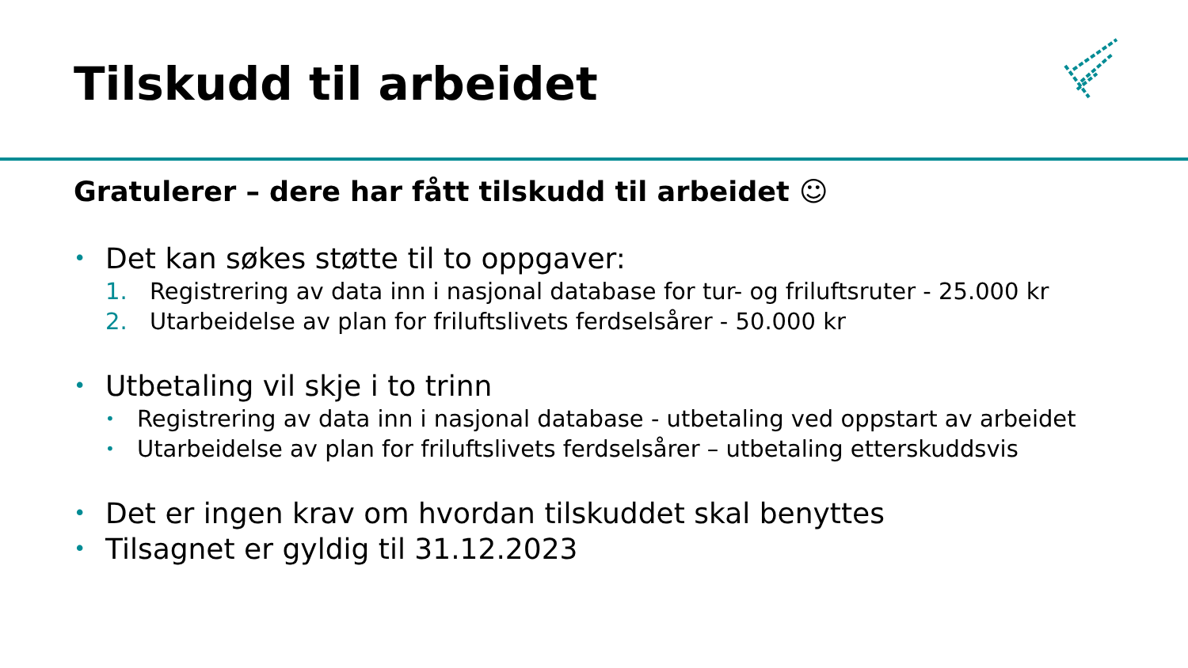Tilskudd til arbeidet
Gratulerer – dere har fått tilskudd til arbeidet ☺
• Det kan søkes støtte til to oppgaver:
1. Registrering av data inn i nasjonal database for tur- og friluftsruter - 25.000 kr
2. Utarbeidelse av plan for friluftslivets ferdselsårer - 50.000 kr
• Utbetaling vil skje i to trinn
• Registrering av data inn i nasjonal database - utbetaling ved oppstart av arbeidet
• Utarbeidelse av plan for friluftslivets ferdselsårer – utbetaling etterskuddsvis
• Det er ingen krav om hvordan tilskuddet skal benyttes
• Tilsagnet er gyldig til 31.12.2023